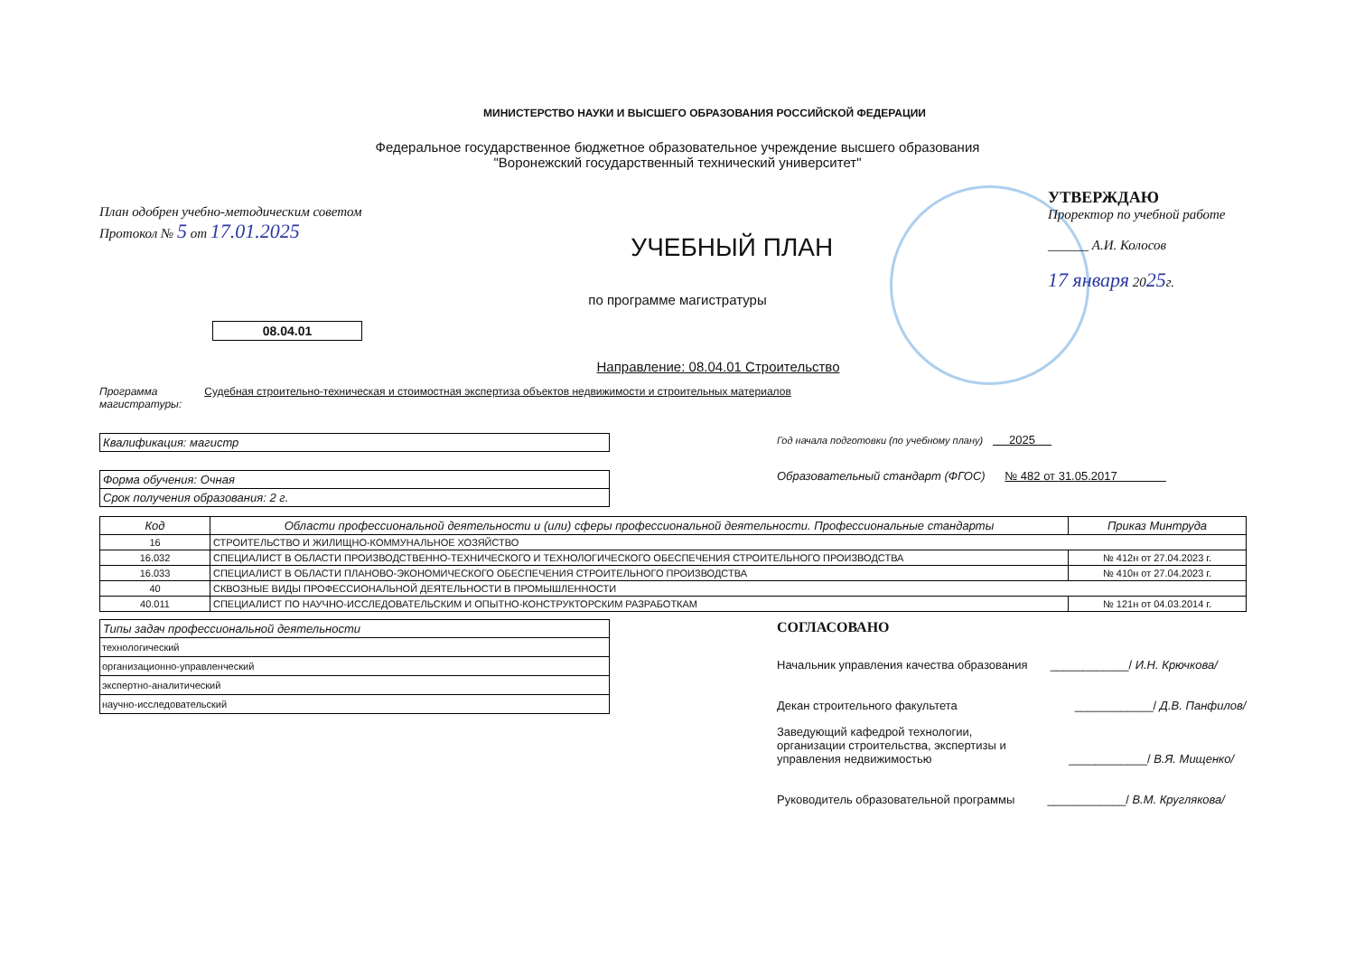МИНИСТЕРСТВО НАУКИ И ВЫСШЕГО ОБРАЗОВАНИЯ РОССИЙСКОЙ ФЕДЕРАЦИИ
Федеральное государственное бюджетное образовательное учреждение высшего образования
"Воронежский государственный технический университет"
План одобрен учебно-методическим советом
Протокол № 5 от 17.01.2025
УЧЕБНЫЙ ПЛАН
УТВЕРЖДАЮ
Проректор по учебной работе
______ А.И. Колосов
17 января 2025г.
по программе магистратуры
08.04.01
Направление: 08.04.01 Строительство
Программа
магистратуры: Судебная строительно-техническая и стоимостная экспертиза объектов недвижимости и строительных материалов
| Квалификация: магистр |
| Форма обучения: Очная |
| Срок получения образования: 2 г. |
Год начала подготовки (по учебному плану) 2025
Образовательный стандарт (ФГОС) № 482 от 31.05.2017
| Код | Области профессиональной деятельности и (или) сферы профессиональной деятельности. Профессиональные стандарты | Приказ Минтруда |
| --- | --- | --- |
| 16 | СТРОИТЕЛЬСТВО И ЖИЛИЩНО-КОММУНАЛЬНОЕ ХОЗЯЙСТВО | |
| 16.032 | СПЕЦИАЛИСТ В ОБЛАСТИ ПРОИЗВОДСТВЕННО-ТЕХНИЧЕСКОГО И ТЕХНОЛОГИЧЕСКОГО ОБЕСПЕЧЕНИЯ СТРОИТЕЛЬНОГО ПРОИЗВОДСТВА | № 412н от 27.04.2023 г. |
| 16.033 | СПЕЦИАЛИСТ В ОБЛАСТИ ПЛАНОВО-ЭКОНОМИЧЕСКОГО ОБЕСПЕЧЕНИЯ СТРОИТЕЛЬНОГО ПРОИЗВОДСТВА | № 410н от 27.04.2023 г. |
| 40 | СКВОЗНЫЕ ВИДЫ ПРОФЕССИОНАЛЬНОЙ ДЕЯТЕЛЬНОСТИ В ПРОМЫШЛЕННОСТИ | |
| 40.011 | СПЕЦИАЛИСТ ПО НАУЧНО-ИССЛЕДОВАТЕЛЬСКИМ И ОПЫТНО-КОНСТРУКТОРСКИМ РАЗРАБОТКАМ | № 121н от 04.03.2014 г. |
| Типы задач профессиональной деятельности |
| технологический |
| организационно-управленческий |
| экспертно-аналитический |
| научно-исследовательский |
СОГЛАСОВАНО
Начальник управления качества образования ____________/ И.Н. Крючкова/
Декан строительного факультета ____________/ Д.В. Панфилов/
Заведующий кафедрой технологии,
организации строительства, экспертизы и
управления недвижимостью ____________/ В.Я. Мищенко/
Руководитель образовательной программы ____________/ В.М. Круглякова/